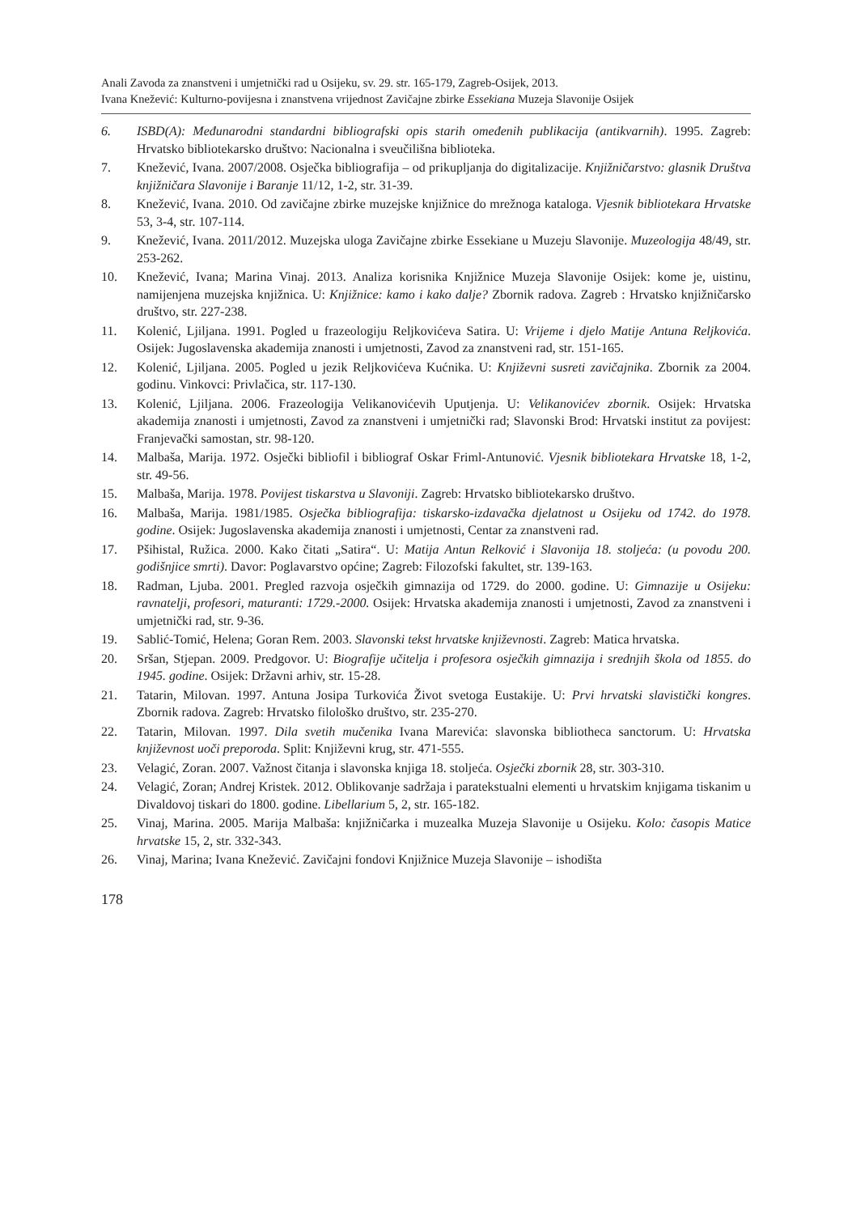Anali Zavoda za znanstveni i umjetnički rad u Osijeku, sv. 29. str. 165-179, Zagreb-Osijek, 2013.
Ivana Knežević: Kulturno-povijesna i znanstvena vrijednost Zavičajne zbirke Essekiana Muzeja Slavonije Osijek
6. ISBD(A): Međunarodni standardni bibliografski opis starih omeđenih publikacija (antikvarnih). 1995. Zagreb: Hrvatsko bibliotekarsko društvo: Nacionalna i sveučilišna biblioteka.
7. Knežević, Ivana. 2007/2008. Osječka bibliografija – od prikupljanja do digitalizacije. Knjižničarstvo: glasnik Društva knjižničara Slavonije i Baranje 11/12, 1-2, str. 31-39.
8. Knežević, Ivana. 2010. Od zavičajne zbirke muzejske knjižnice do mrežnoga kataloga. Vjesnik bibliotekara Hrvatske 53, 3-4, str. 107-114.
9. Knežević, Ivana. 2011/2012. Muzejska uloga Zavičajne zbirke Essekiane u Muzeju Slavonije. Muzeologija 48/49, str. 253-262.
10. Knežević, Ivana; Marina Vinaj. 2013. Analiza korisnika Knjižnice Muzeja Slavonije Osijek: kome je, uistinu, namijenjena muzejska knjižnica. U: Knjižnice: kamo i kako dalje? Zbornik radova. Zagreb : Hrvatsko knjižničarsko društvo, str. 227-238.
11. Kolenić, Ljiljana. 1991. Pogled u frazeologiju Reljkovićeva Satira. U: Vrijeme i djelo Matije Antuna Reljkovića. Osijek: Jugoslavenska akademija znanosti i umjetnosti, Zavod za znanstveni rad, str. 151-165.
12. Kolenić, Ljiljana. 2005. Pogled u jezik Reljkovićeva Kućnika. U: Književni susreti zavičajnika. Zbornik za 2004. godinu. Vinkovci: Privlačica, str. 117-130.
13. Kolenić, Ljiljana. 2006. Frazeologija Velikanovićevih Uputjenja. U: Velikanovićev zbornik. Osijek: Hrvatska akademija znanosti i umjetnosti, Zavod za znanstveni i umjetnički rad; Slavonski Brod: Hrvatski institut za povijest: Franjevački samostan, str. 98-120.
14. Malbaša, Marija. 1972. Osječki bibliofil i bibliograf Oskar Friml-Antunović. Vjesnik bibliotekara Hrvatske 18, 1-2, str. 49-56.
15. Malbaša, Marija. 1978. Povijest tiskarstva u Slavoniji. Zagreb: Hrvatsko bibliotekarsko društvo.
16. Malbaša, Marija. 1981/1985. Osječka bibliografija: tiskarsko-izdavačka djelatnost u Osijeku od 1742. do 1978. godine. Osijek: Jugoslavenska akademija znanosti i umjetnosti, Centar za znanstveni rad.
17. Pšihistal, Ružica. 2000. Kako čitati „Satira“. U: Matija Antun Relković i Slavonija 18. stoljeća: (u povodu 200. godišnjice smrti). Davor: Poglavarstvo općine; Zagreb: Filozofski fakultet, str. 139-163.
18. Radman, Ljuba. 2001. Pregled razvoja osječkih gimnazija od 1729. do 2000. godine. U: Gimnazije u Osijeku: ravnatelji, profesori, maturanti: 1729.-2000. Osijek: Hrvatska akademija znanosti i umjetnosti, Zavod za znanstveni i umjetnički rad, str. 9-36.
19. Sablić-Tomić, Helena; Goran Rem. 2003. Slavonski tekst hrvatske književnosti. Zagreb: Matica hrvatska.
20. Sršan, Stjepan. 2009. Predgovor. U: Biografije učitelja i profesora osječkih gimnazija i srednjih škola od 1855. do 1945. godine. Osijek: Državni arhiv, str. 15-28.
21. Tatarin, Milovan. 1997. Antuna Josipa Turkovića Život svetoga Eustakije. U: Prvi hrvatski slavistički kongres. Zbornik radova. Zagreb: Hrvatsko filološko društvo, str. 235-270.
22. Tatarin, Milovan. 1997. Dila svetih mučenika Ivana Marevića: slavonska bibliotheca sanctorum. U: Hrvatska književnost uoči preporoda. Split: Književni krug, str. 471-555.
23. Velagić, Zoran. 2007. Važnost čitanja i slavonska knjiga 18. stoljeća. Osječki zbornik 28, str. 303-310.
24. Velagić, Zoran; Andrej Kristek. 2012. Oblikovanje sadržaja i paratekstualni elementi u hrvatskim knjigama tiskanim u Divaldovoj tiskari do 1800. godine. Libellarium 5, 2, str. 165-182.
25. Vinaj, Marina. 2005. Marija Malbaša: knjižničarka i muzealka Muzeja Slavonije u Osijeku. Kolo: časopis Matice hrvatske 15, 2, str. 332-343.
26. Vinaj, Marina; Ivana Knežević. Zavičajni fondovi Knjižnice Muzeja Slavonije – ishodišta
178